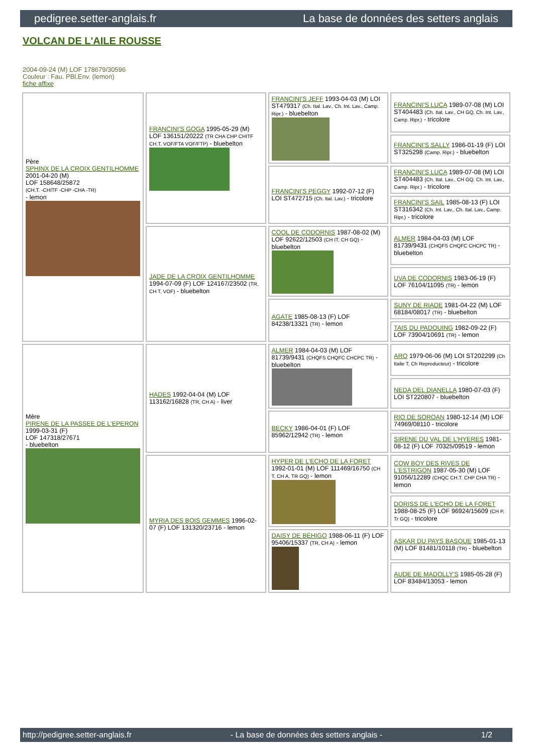pedigree.setter-anglais.fr La base de données des setters anglais
VOLCAN DE L'AILE ROUSSE
2004-09-24 (M) LOF 178679/30596
Couleur : Fau. PBl.Env. (lemon)
fiche affixe
| Père SPHINX DE LA CROIX GENTILHOMME 2001-04-20 (M) LOF 158648/25872 (CH.T. -CHITF -CHP -CHA -TR) - lemon | FRANCINI'S GOGA 1995-05-29 (M) LOF 136151/20222 (TR CHA CHP CHITF CH.T. VOF/FTA VOF/FTP) - bluebelton | FRANCINI'S JEFF 1993-04-03 (M) LOI ST479317 (Ch. Ital. Lav., Ch. Int. Lav., Camp. Ripr.) - bluebelton | FRANCINI'S LUCA 1989-07-08 (M) LOI ST404483 (Ch. Ital. Lav., CH GQ, Ch. Int. Lav., Camp. Ripr.) - tricolore |
| | | | FRANCINI'S SALLY 1986-01-19 (F) LOI ST325298 (Camp. Ripr.) - bluebelton |
| | | FRANCINI'S PEGGY 1992-07-12 (F) LOI ST472715 (Ch. Ital. Lav.) - tricolore | FRANCINI'S LUCA 1989-07-08 (M) LOI ST404483 (Ch. Ital. Lav., CH GQ, Ch. Int. Lav., Camp. Ripr.) - tricolore |
| | | | FRANCINI'S SAIL 1985-08-13 (F) LOI ST316342 (Ch. Int. Lav., Ch. Ital. Lav., Camp. Ripr.) - tricolore |
| | JADE DE LA CROIX GENTILHOMME 1994-07-09 (F) LOF 124167/23502 (TR, CH T, VOF) - bluebelton | COOL DE CODORNIS 1987-08-02 (M) LOF 92622/12503 (CH IT, CH GQ) - bluebelton | ALMER 1984-04-03 (M) LOF 81739/9431 (CHQFS CHQFC CHCPC TR) - bluebelton |
| | | | UVA DE CODORNIS 1983-06-19 (F) LOF 76104/11095 (TR) - lemon |
| | | AGATE 1985-08-13 (F) LOF 84238/13321 (TR) - lemon | SUNY DE RIADE 1981-04-22 (M) LOF 68184/08017 (TR) - bluebelton |
| | | | TAIS DU PADOUING 1982-09-22 (F) LOF 73904/10691 (TR) - lemon |
| Mère PIRENE DE LA PASSEE DE L'EPERON 1999-03-31 (F) LOF 147318/27671 - bluebelton | HADES 1992-04-04 (M) LOF 113162/16828 (TR, CH A) - liver | ALMER 1984-04-03 (M) LOF 81739/9431 (CHQFS CHQFC CHCPC TR) - bluebelton | ARO 1979-06-06 (M) LOI ST202299 (Ch Italie T, Ch Reproducteur) - tricolore |
| | | | NEDA DEL DIANELLA 1980-07-03 (F) LOI ST220807 - bluebelton |
| | | BECKY 1986-04-01 (F) LOF 85962/12942 (TR) - lemon | RIO DE SOROAN 1980-12-14 (M) LOF 74969/08110 - tricolore |
| | | | SIRENE DU VAL DE L'HYERES 1981-08-12 (F) LOF 70325/09519 - lemon |
| | MYRIA DES BOIS GEMMES 1996-02-07 (F) LOF 131320/23716 - lemon | HYPER DE L'ECHO DE LA FORET 1992-01-01 (M) LOF 111469/16750 (CH T, CH A, TR GQ) - lemon | COW BOY DES RIVES DE L'ESTRIGON 1987-05-30 (M) LOF 91056/12289 (CHQC CH.T. CHP CHA TR) - lemon |
| | | | DORISS DE L'ECHO DE LA FORET 1988-08-25 (F) LOF 96924/15609 (CH P, Tr GQ) - tricolore |
| | | DAISY DE BÉHIGO 1988-06-11 (F) LOF 95406/15337 (TR, CH A) - lemon | ASKAR DU PAYS BASQUE 1985-01-13 (M) LOF 81481/10118 (TR) - bluebelton |
| | | | AUDE DE MADOLLY'S 1985-05-28 (F) LOF 83484/13053 - lemon |
http://pedigree.setter-anglais.fr - La base de données des setters anglais - 1/2